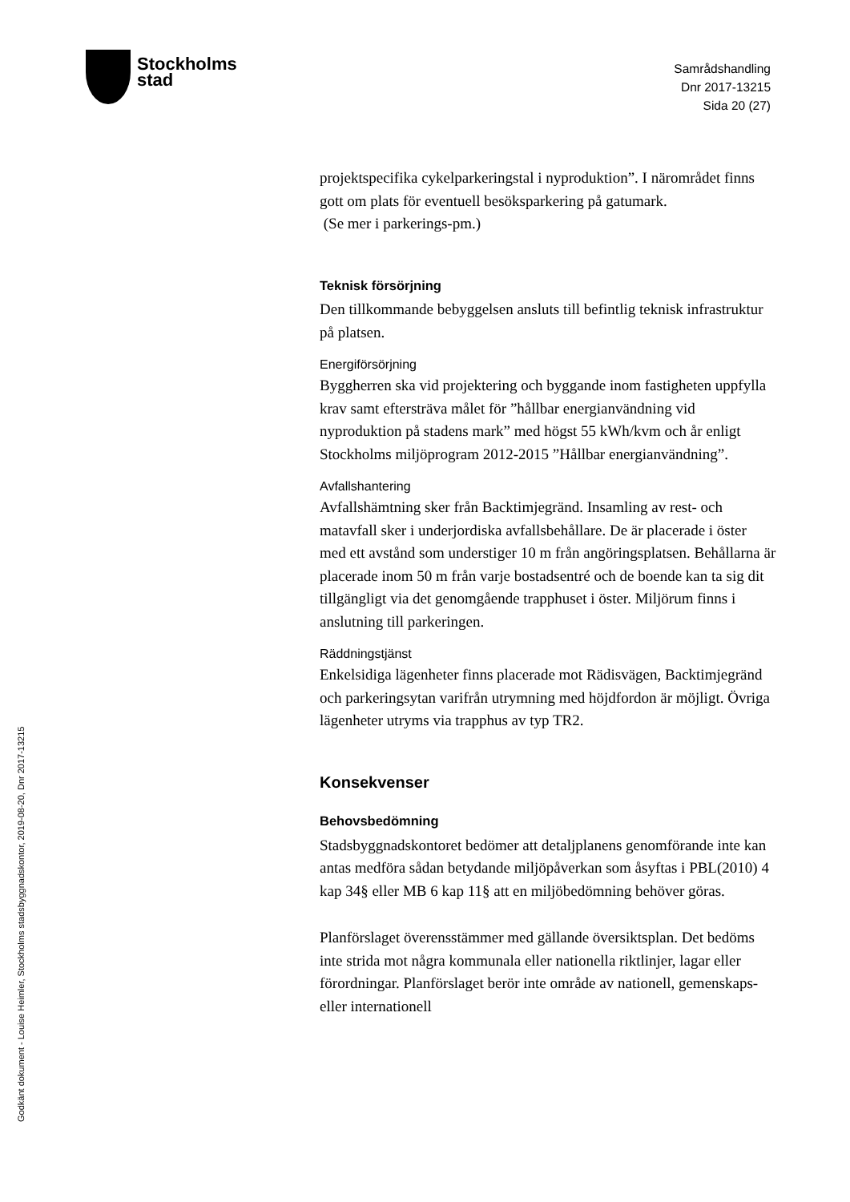Stockholms
stad
Samrådshandling
Dnr 2017-13215
Sida 20 (27)
Godkänt dokument - Louise Heimler, Stockholms stadsbyggnadskontor, 2019-08-20, Dnr 2017-13215
projektspecifika cykelparkeringstal i nyproduktion”. I närområdet finns gott om plats för eventuell besöksparkering på gatumark.
(Se mer i parkerings-pm.)
Teknisk försörjning
Den tillkommande bebyggelsen ansluts till befintlig teknisk infrastruktur på platsen.
Energiförsörjning
Byggherren ska vid projektering och byggande inom fastigheten uppfylla krav samt eftersträva målet för ”hållbar energianvändning vid nyproduktion på stadens mark” med högst 55 kWh/kvm och år enligt Stockholms miljöprogram 2012-2015 ”Hållbar energianvändning”.
Avfallshantering
Avfallshämtning sker från Backtimjegränd. Insamling av rest- och matavfall sker i underjordiska avfallsbehållare. De är placerade i öster med ett avstånd som understiger 10 m från angöringsplatsen. Behållarna är placerade inom 50 m från varje bostadsentré och de boende kan ta sig dit tillgängligt via det genomgående trapphuset i öster. Miljörum finns i anslutning till parkeringen.
Räddningstjänst
Enkelsidiga lägenheter finns placerade mot Rädisvägen, Backtimjegränd och parkeringsytan varifrån utrymning med höjdfordon är möjligt. Övriga lägenheter utryms via trapphus av typ TR2.
Konsekvenser
Behovsbedömning
Stadsbyggnadskontoret bedömer att detaljplanens genomförande inte kan antas medföra sådan betydande miljöpåverkan som åsyftas i PBL(2010) 4 kap 34§ eller MB 6 kap 11§ att en miljöbedömning behöver göras.
Planförslaget överensstämmer med gällande översiktsplan. Det bedöms inte strida mot några kommunala eller nationella riktlinjer, lagar eller förordningar. Planförslaget berör inte område av nationell, gemenskaps- eller internationell